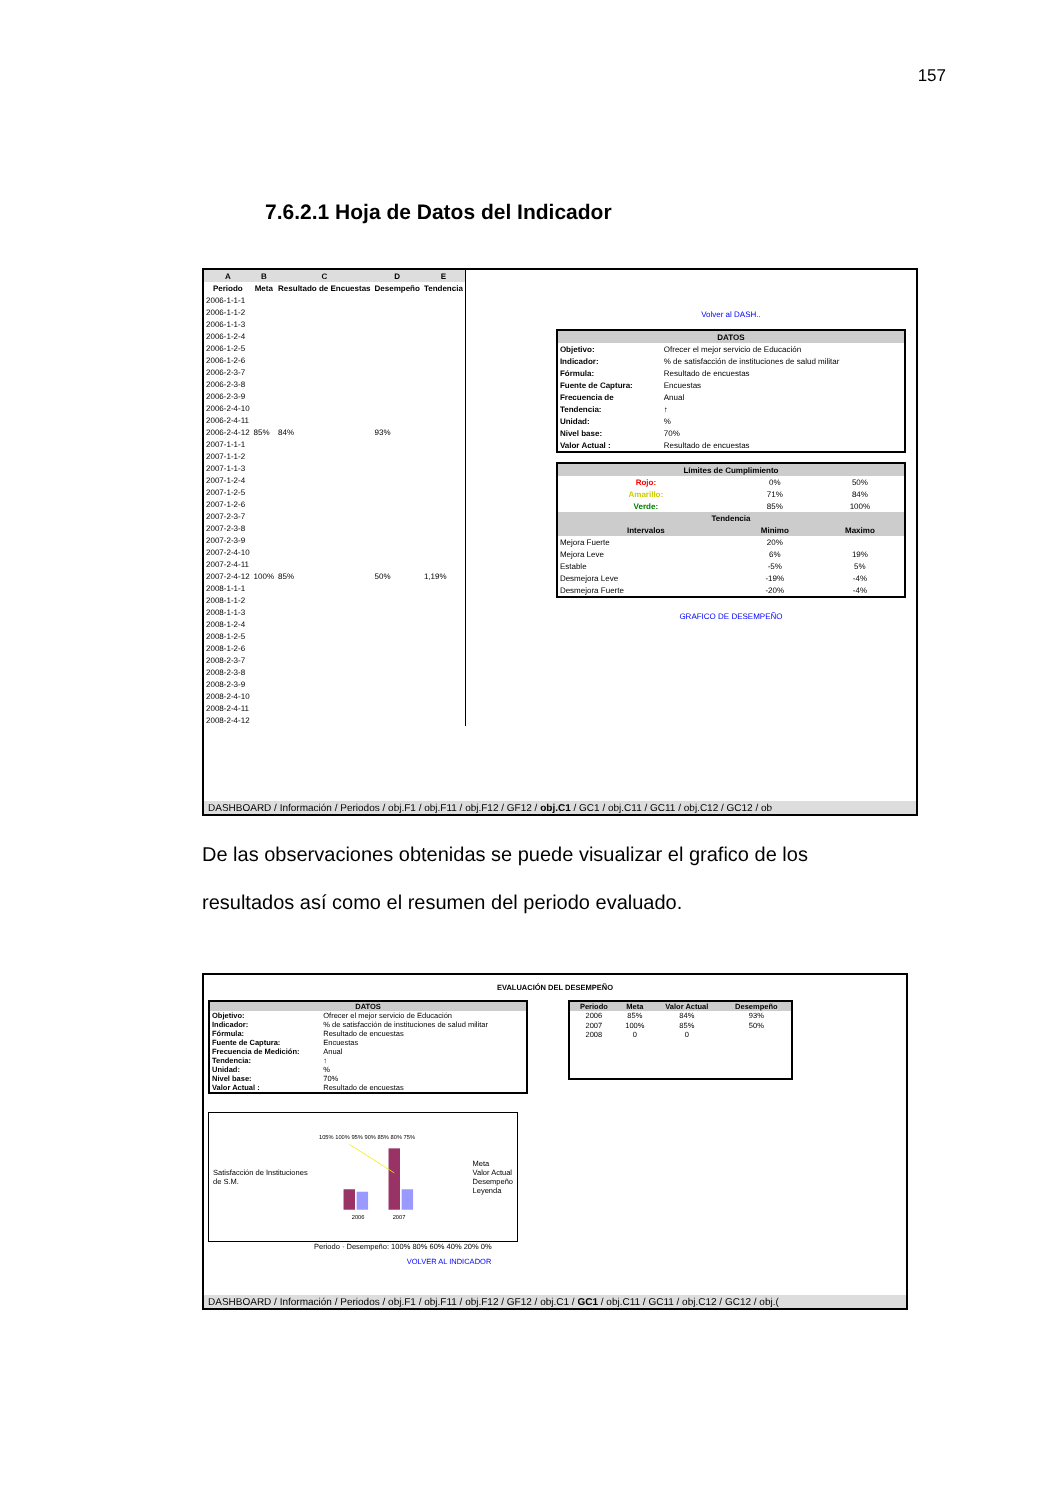157
7.6.2.1 Hoja de Datos del Indicador
| A | B | C | D | E |
| --- | --- | --- | --- | --- |
| Periodo | Meta | Resultado de Encuestas | Desempeño | Tendencia |
| 2006-1-1-1 | | | | |
| 2006-1-1-2 | | | | |
| 2006-1-1-3 | | | | |
| 2006-1-2-4 | | | | |
| 2006-1-2-5 | | | | |
| 2006-1-2-6 | | | | |
| 2006-2-3-7 | | | | |
| 2006-2-3-8 | | | | |
| 2006-2-3-9 | | | | |
| 2006-2-4-10 | | | | |
| 2006-2-4-11 | | | | |
| 2006-2-4-12 | 85% | 84% | 93% | |
| 2007-1-1-1 | | | | |
| 2007-1-1-2 | | | | |
| 2007-1-1-3 | | | | |
| 2007-1-2-4 | | | | |
| 2007-1-2-5 | | | | |
| 2007-1-2-6 | | | | |
| 2007-2-3-7 | | | | |
| 2007-2-3-8 | | | | |
| 2007-2-3-9 | | | | |
| 2007-2-4-10 | | | | |
| 2007-2-4-11 | | | | |
| 2007-2-4-12 | 100% | 85% | 50% | 1,19% |
| 2008-1-1-1 | | | | |
| 2008-1-1-2 | | | | |
| 2008-1-1-3 | | | | |
| 2008-1-2-4 | | | | |
| 2008-1-2-5 | | | | |
| 2008-1-2-6 | | | | |
| 2008-2-3-7 | | | | |
| 2008-2-3-8 | | | | |
| 2008-2-3-9 | | | | |
| 2008-2-4-10 | | | | |
| 2008-2-4-11 | | | | |
| 2008-2-4-12 | | | | |
Volver al DASH..
| DATOS | |
| --- | --- |
| Objetivo: | Ofrecer el mejor servicio de Educación |
| Indicador: | % de satisfacción de instituciones de salud militar |
| Fórmula: | Resultado de encuestas |
| Fuente de Captura: | Encuestas |
| Frecuencia de | Anual |
| Tendencia: | ↑ |
| Unidad: | % |
| Nivel base: | 70% |
| Valor Actual : | Resultado de encuestas |
| Límites de Cumplimiento | | |
| --- | --- | --- |
| Rojo: | 0% | 50% |
| Amarillo: | 71% | 84% |
| Verde: | 85% | 100% |
| Tendencia | | |
| Intervalos | Minimo | Maximo |
| Mejora Fuerte | 20% | |
| Mejora Leve | 6% | 19% |
| Estable | -5% | 5% |
| Desmejora Leve | -19% | -4% |
| Desmejora Fuerte | -20% | -4% |
GRAFICO DE DESEMPEÑO
DASHBOARD / Información / Periodos / obj.F1 / obj.F11 / obj.F12 / GF12 / obj.C1 / GC1 / obj.C11 / GC11 / obj.C12 / GC12 / ob
De las observaciones obtenidas se puede visualizar el grafico de los resultados así como el resumen del periodo evaluado.
EVALUACIÓN DEL DESEMPEÑO
| DATOS | |
| --- | --- |
| Objetivo: | Ofrecer el mejor servicio de Educación |
| Indicador: | % de satisfacción de instituciones de salud militar |
| Fórmula: | Resultado de encuestas |
| Fuente de Captura: | Encuestas |
| Frecuencia de Medición: | Anual |
| Tendencia: | ↑ |
| Unidad: | % |
| Nivel base: | 70% |
| Valor Actual : | Resultado de encuestas |
| Periodo | Meta | Valor Actual | Desempeño |
| --- | --- | --- | --- |
| 2006 | 85% | 84% | 93% |
| 2007 | 100% | 85% | 50% |
| 2008 | 0 | 0 | |
Satisfacción de Instituciones de S.M.
105% 100% 95% 90% 85% 80% 75%
2006
2007
Meta
Valor Actual
Desempeño
Leyenda
Periodo · Desempeño: 100% 80% 60% 40% 20% 0%
VOLVER AL INDICADOR
DASHBOARD / Información / Periodos / obj.F1 / obj.F11 / obj.F12 / GF12 / obj.C1 / GC1 / obj.C11 / GC11 / obj.C12 / GC12 / obj.(